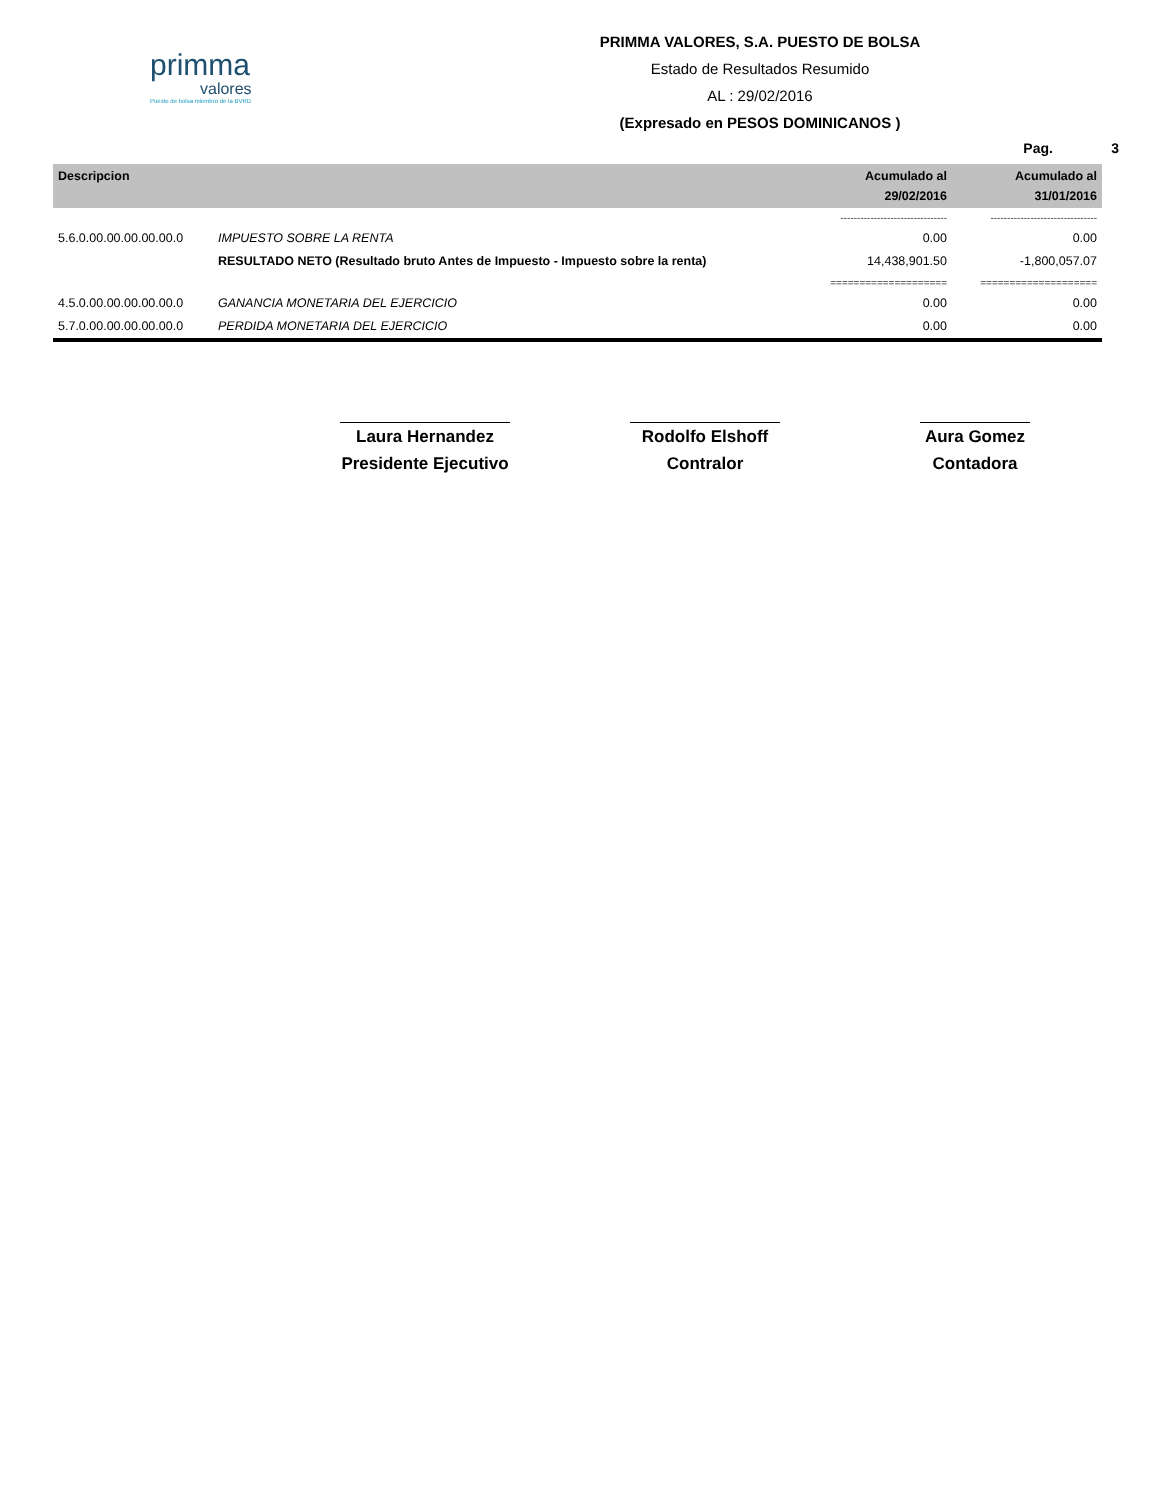primma
valores
Puesto de bolsa miembro de la BVRD
PRIMMA VALORES, S.A. PUESTO DE BOLSA
Estado de Resultados Resumido
AL : 29/02/2016
(Expresado en PESOS DOMINICANOS )
Pag. 3
| Descripcion | | Acumulado al 29/02/2016 | Acumulado al 31/01/2016 |
| --- | --- | --- | --- |
| | | -------------------------------- | -------------------------------- |
| 5.6.0.00.00.00.00.00.0 | IMPUESTO SOBRE LA RENTA | 0.00 | 0.00 |
| | RESULTADO NETO (Resultado bruto Antes de Impuesto - Impuesto sobre la renta) | 14,438,901.50 | -1,800,057.07 |
| | | ==================== | ==================== |
| 4.5.0.00.00.00.00.00.0 | GANANCIA MONETARIA DEL EJERCICIO | 0.00 | 0.00 |
| 5.7.0.00.00.00.00.00.0 | PERDIDA MONETARIA DEL EJERCICIO | 0.00 | 0.00 |
Laura Hernandez
Presidente Ejecutivo
Rodolfo Elshoff
Contralor
Aura Gomez
Contadora